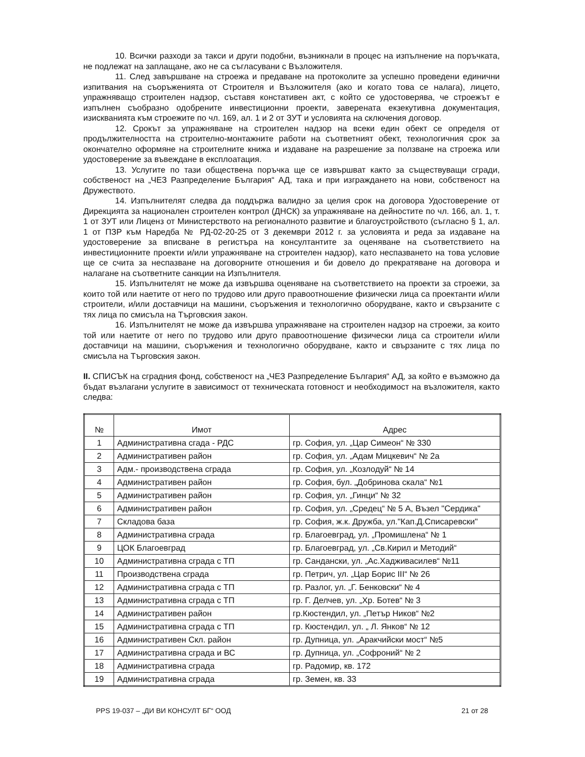10. Всички разходи за такси и други подобни, възникнали в процес на изпълнение на поръчката, не подлежат на заплащане, ако не са съгласувани с Възложителя.
11. След завършване на строежа и предаване на протоколите за успешно проведени единични изпитвания на съоръженията от Строителя и Възложителя (ако и когато това се налага), лицето, упражняващо строителен надзор, съставя констативен акт, с който се удостоверява, че строежът е изпълнен съобразно одобрените инвестиционни проекти, заверената екзекутивна документация, изискванията към строежите по чл. 169, ал. 1 и 2 от ЗУТ и условията на сключения договор.
12. Срокът за упражняване на строителен надзор на всеки един обект се определя от продължителността на строително-монтажните работи на съответният обект, технологичния срок за окончателно оформяне на строителните книжа и издаване на разрешение за ползване на строежа или удостоверение за въвеждане в експлоатация.
13. Услугите по тази обществена поръчка ще се извършват както за съществуващи сгради, собственост на „ЧЕЗ Разпределение България“ АД, така и при изграждането на нови, собственост на Дружеството.
14. Изпълнителят следва да поддържа валидно за целия срок на договора Удостоверение от Дирекцията за национален строителен контрол (ДНСК) за упражняване на дейностите по чл. 166, ал. 1, т. 1 от ЗУТ или Лиценз от Министерството на регионалното развитие и благоустройството (съгласно § 1, ал. 1 от ПЗР към Наредба № РД-02-20-25 от 3 декември 2012 г. за условията и реда за издаване на удостоверение за вписване в регистъра на консултантите за оценяване на съответствието на инвестиционните проекти и/или упражняване на строителен надзор), като неспазването на това условие ще се счита за неспазване на договорните отношения и би довело до прекратяване на договора и налагане на съответните санкции на Изпълнителя.
15. Изпълнителят не може да извършва оценяване на съответствието на проекти за строежи, за които той или наетите от него по трудово или друго правоотношение физически лица са проектанти и/или строители, и/или доставчици на машини, съоръжения и технологично оборудване, както и свързаните с тях лица по смисъла на Търговския закон.
16. Изпълнителят не може да извършва упражняване на строителен надзор на строежи, за които той или наетите от него по трудово или друго правоотношение физически лица са строители и/или доставчици на машини, съоръжения и технологично оборудване, както и свързаните с тях лица по смисъла на Търговския закон.
II. СПИСЪК на сградния фонд, собственост на „ЧЕЗ Разпределение България“ АД, за който е възможно да бъдат възлагани услугите в зависимост от техническата готовност и необходимост на възложителя, както следва:
| № | Имот | Адрес |
| --- | --- | --- |
| 1 | Административна сгада - РДС | гр. София, ул. „Цар Симеон“ № 330 |
| 2 | Административен район | гр. София, ул. „Адам Мицкевич“ № 2а |
| 3 | Адм.- производствена сграда | гр. София, ул. „Козлодуй“ № 14 |
| 4 | Административен район | гр. София, бул. „Добринова скала“ №1 |
| 5 | Административен район | гр. София, ул. „Гинци“ № 32 |
| 6 | Административен район | гр. София, ул. „Средец“ № 5 А, Възел "Сердика" |
| 7 | Складова база | гр. София, ж.к. Дружба, ул."Кап.Д.Списаревски" |
| 8 | Административна сграда | гр. Благоевград, ул. „Промишлена“ № 1 |
| 9 | ЦОК Благоевград | гр. Благоевград, ул. „Св.Кирил и Методий“ |
| 10 | Административна сграда с ТП | гр. Сандански, ул. „Ас.Хадживасилев“ №11 |
| 11 | Производствена сграда | гр. Петрич, ул. „Цар Борис III“ № 26 |
| 12 | Административна сграда с ТП | гр. Разлог, ул. „Г. Бенковски“ № 4 |
| 13 | Административна сграда с ТП | гр. Г. Делчев, ул. „Хр. Ботев“ № 3 |
| 14 | Административен район | гр.Кюстендил, ул. „Петър Ников“ №2 |
| 15 | Административна сграда с ТП | гр. Кюстендил, ул. „ Л. Янков“ № 12 |
| 16 | Административен Скл. район | гр. Дупница, ул. „Аракчийски мост“ №5 |
| 17 | Административна сграда и ВС | гр. Дупница, ул. „Софроний“ № 2 |
| 18 | Административна сграда | гр. Радомир, кв. 172 |
| 19 | Административна сграда | гр. Земен, кв. 33 |
PPS 19-037 – „ДИ ВИ КОНСУЛТ БГ“ ООД 21 от 28